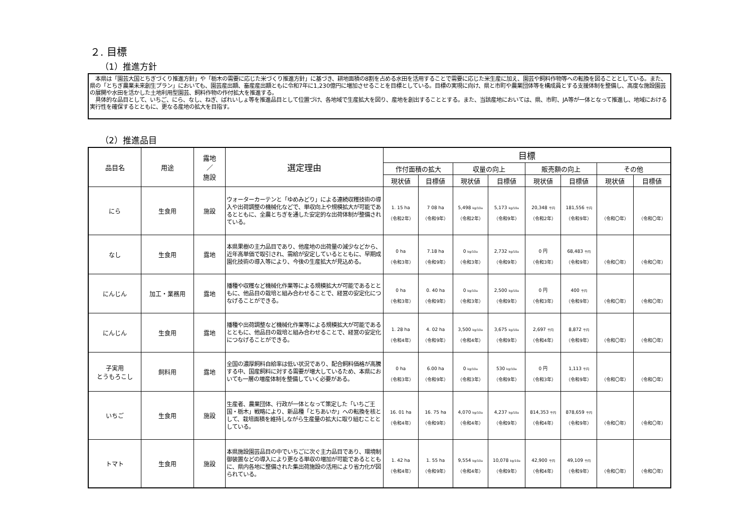２. 目標
（1）推進方針
　本県は「園芸大国とちぎづくり推進方針」や「栃木の需要に応じた米づくり推進方針」に基づき、耕地面積の8割を占める水田を活用することで需要に応じた米生産に加え、園芸や飼料作物等への転換を図ることとしている。また、県の「とちぎ農業未来創生プラン」においても、園芸産出額、畜産産出額ともに令和7年に1,230億円に増加させることを目標としている。目標の実現に向け、県と市町や農業団体等を構成員とする支援体制を整備し、高度な施設園芸の展開や水田を活かした土地利用型園芸、飼料作物の作付拡大を推進する。
　具体的な品目として、いちご、にら、なし、ねぎ、ばれいしょ等を推進品目として位置づけ、各地域で生産拡大を図り、産地を創出することとする。また、当該産地においては、県、市町、JA等が一体となって推進し、地域における実行性を確保するとともに、更なる産地の拡大を目指す。
（2）推進品目
| 品目名 | 用途 | 露地 ／ 施設 | 選定理由 | 目標 | | | | | | | |
| --- | --- | --- | --- | --- | --- | --- | --- | --- | --- | --- | --- |
| | | | | 作付面積の拡大 | | 収量の向上 | | 販売額の向上 | | その他 | |
| | | | | 現状値 | 目標値 | 現状値 | 目標値 | 現状値 | 目標値 | 現状値 | 目標値 |
| にら | 生食用 | 施設 | ウォーターカーテンと「ゆめみどり」による連続収穫技術の導入や出荷調整の機械化などで、単収向上や規模拡大が可能であるとともに、全農とちぎを通した安定的な出荷体制が整備されている。 | 1. 15 ha （令和2年） | 7 08 ha （令和9年） | 5,498 kg/10a （令和2年） | 5,173 kg/10a （令和9年） | 20,348 千円 （令和2年） | 181,556 千円 （令和9年） | （令和〇年） | （令和〇年） |
| なし | 生食用 | 露地 | 本県果樹の主力品目であり、他産地の出荷量の減少などから、近年高単価で取引され、需給が安定しているとともに、早期成園化技術の導入等により、今後の生産拡大が見込める。 | 0 ha （令和3年） | 7.18 ha （令和9年） | 0 kg/10a （令和3年） | 2,732 kg/10a （令和9年） | 0 円 （令和3年） | 68,483 千円 （令和9年） | （令和〇年） | （令和〇年） |
| にんじん | 加工・業務用 | 露地 | 播種や収穫など機械化作業等による規模拡大が可能であるとともに、他品目の栽培と組み合わせることで、経営の安定化につなげることができる。 | 0 ha （令和3年） | 0. 40 ha （令和9年） | 0 kg/10a （令和3年） | 2,500 kg/10a （令和9年） | 0 円 （令和3年） | 400 千円 （令和9年） | （令和〇年） | （令和〇年） |
| にんじん | 生食用 | 露地 | 播種や出荷調整など機械化作業等による規模拡大が可能であるとともに、他品目の栽培と組み合わせることで、経営の安定化につなげることができる。 | 1. 28 ha （令和4年） | 4. 02 ha （令和9年） | 3,500 kg/10a （令和4年） | 3,675 kg/10a （令和9年） | 2,697 千円 （令和4年） | 8,872 千円 （令和9年） | （令和〇年） | （令和〇年） |
| 子実用 とうもろこし | 飼料用 | 露地 | 全国の濃厚飼料自給率は低い状況であり、配合飼料価格が高騰する中、国産飼料に対する需要が増大しているため、本県においても一層の増産体制を整備していく必要がある。 | 0 ha （令和3年） | 6.00 ha （令和9年） | 0 kg/10a （令和3年） | 530 kg/10a （令和9年） | 0 円 （令和3年） | 1,113 千円 （令和9年） | （令和〇年） | （令和〇年） |
| いちご | 生食用 | 施設 | 生産者、農業団体、行政が一体となって策定した「いちご王国・栃木」戦略により、新品種「とちあいか」への転換を核として、栽培面積を維持しながら生産量の拡大に取り組むこととしている。 | 16. 01 ha （令和4年） | 16. 75 ha （令和9年） | 4,070 kg/10a （令和4年） | 4,237 kg/10a （令和9年） | 814,353 千円 （令和4年） | 878,659 千円 （令和9年） | （令和〇年） | （令和〇年） |
| トマト | 生食用 | 施設 | 本県施設園芸品目の中でいちごに次ぐ主力品目であり、環境制御装置などの導入により更なる単収の増加が可能であるとともに、県内各地に整備された集出荷施設の活用により省力化が図られている。 | 1. 42 ha （令和4年） | 1. 55 ha （令和9年） | 9,554 kg/10a （令和4年） | 10,078 kg/10a （令和9年） | 42,900 千円 （令和4年） | 49,109 千円 （令和9年） | （令和〇年） | （令和〇年） |